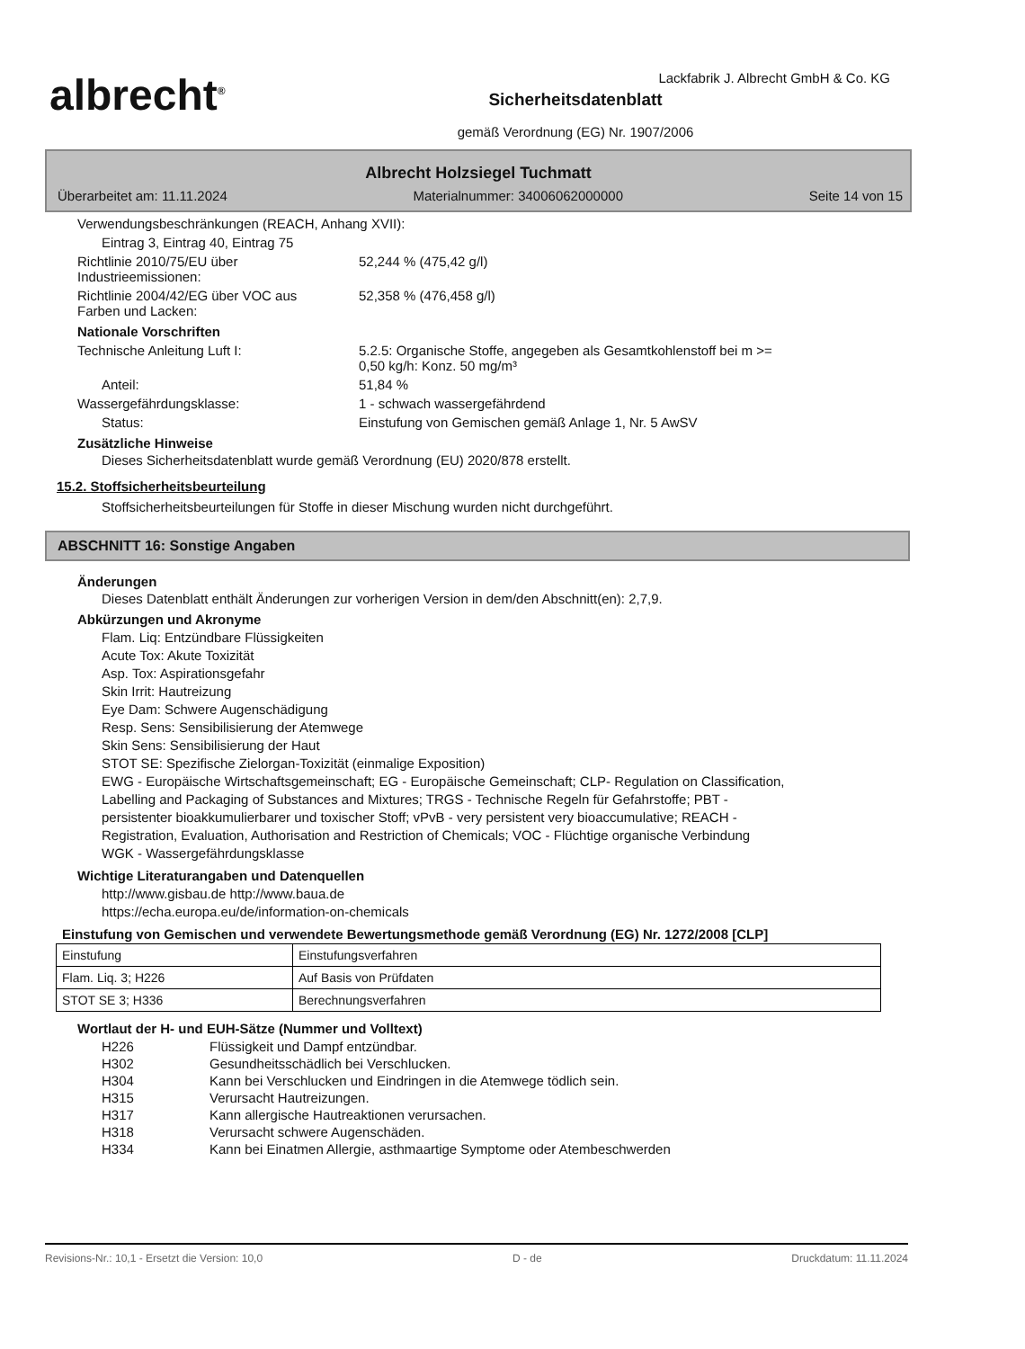albrecht<sup>®</sup>
Sicherheitsdatenblatt
gemäß Verordnung (EG) Nr. 1907/2006
Lackfabrik J. Albrecht GmbH & Co. KG
Albrecht Holzsiegel Tuchmatt
Überarbeitet am: 11.11.2024 Materialnummer: 34006062000000 Seite 14 von 15
Verwendungsbeschränkungen (REACH, Anhang XVII):
Eintrag 3, Eintrag 40, Eintrag 75
Richtlinie 2010/75/EU über
Industrieemissionen:
52,244 % (475,42 g/l)
Richtlinie 2004/42/EG über VOC aus
Farben und Lacken:
52,358 % (476,458 g/l)
Nationale Vorschriften
Technische Anleitung Luft I: 5.2.5: Organische Stoffe, angegeben als Gesamtkohlenstoff bei m >=
0,50 kg/h: Konz. 50 mg/m³
Anteil: 51,84 %
Wassergefährdungsklasse: 1 - schwach wassergefährdend
Status: Einstufung von Gemischen gemäß Anlage 1, Nr. 5 AwSV
Zusätzliche Hinweise
Dieses Sicherheitsdatenblatt wurde gemäß Verordnung (EU) 2020/878 erstellt.
15.2. Stoffsicherheitsbeurteilung
Stoffsicherheitsbeurteilungen für Stoffe in dieser Mischung wurden nicht durchgeführt.
ABSCHNITT 16: Sonstige Angaben
Änderungen
Dieses Datenblatt enthält Änderungen zur vorherigen Version in dem/den Abschnitt(en): 2,7,9.
Abkürzungen und Akronyme
Flam. Liq: Entzündbare Flüssigkeiten
Acute Tox: Akute Toxizität
Asp. Tox: Aspirationsgefahr
Skin Irrit: Hautreizung
Eye Dam: Schwere Augenschädigung
Resp. Sens: Sensibilisierung der Atemwege
Skin Sens: Sensibilisierung der Haut
STOT SE: Spezifische Zielorgan-Toxizität (einmalige Exposition)
EWG - Europäische Wirtschaftsgemeinschaft; EG - Europäische Gemeinschaft; CLP- Regulation on Classification, Labelling and Packaging of Substances and Mixtures; TRGS - Technische Regeln für Gefahrstoffe; PBT - persistenter bioakkumulierbarer und toxischer Stoff; vPvB - very persistent very bioaccumulative; REACH - Registration, Evaluation, Authorisation and Restriction of Chemicals; VOC - Flüchtige organische Verbindung WGK - Wassergefährdungsklasse
Wichtige Literaturangaben und Datenquellen
http://www.gisbau.de http://www.baua.de
https://echa.europa.eu/de/information-on-chemicals
Einstufung von Gemischen und verwendete Bewertungsmethode gemäß Verordnung (EG) Nr. 1272/2008 [CLP]
| Einstufung | Einstufungsverfahren |
| Flam. Liq. 3; H226 | Auf Basis von Prüfdaten |
| STOT SE 3; H336 | Berechnungsverfahren |
Wortlaut der H- und EUH-Sätze (Nummer und Volltext)
| H226 | Flüssigkeit und Dampf entzündbar. |
| H302 | Gesundheitsschädlich bei Verschlucken. |
| H304 | Kann bei Verschlucken und Eindringen in die Atemwege tödlich sein. |
| H315 | Verursacht Hautreizungen. |
| H317 | Kann allergische Hautreaktionen verursachen. |
| H318 | Verursacht schwere Augenschäden. |
| H334 | Kann bei Einatmen Allergie, asthmaartige Symptome oder Atembeschwerden |
Revisions-Nr.: 10,1 - Ersetzt die Version: 10,0 D - de Druckdatum: 11.11.2024